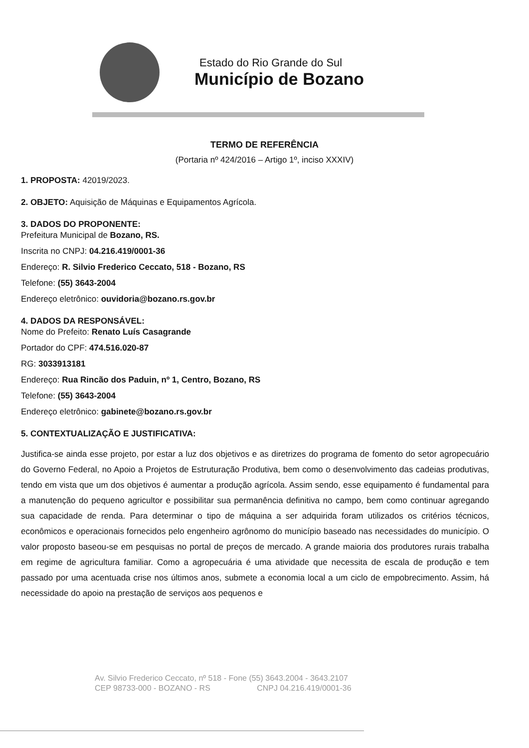Estado do Rio Grande do Sul
Município de Bozano
TERMO DE REFERÊNCIA
(Portaria nº 424/2016 – Artigo 1º, inciso XXXIV)
1. PROPOSTA: 42019/2023.
2. OBJETO: Aquisição de Máquinas e Equipamentos Agrícola.
3. DADOS DO PROPONENTE:
Prefeitura Municipal de Bozano, RS.
Inscrita no CNPJ: 04.216.419/0001-36
Endereço: R. Silvio Frederico Ceccato, 518 - Bozano, RS
Telefone: (55) 3643-2004
Endereço eletrônico: ouvidoria@bozano.rs.gov.br
4. DADOS DA RESPONSÁVEL:
Nome do Prefeito: Renato Luís Casagrande
Portador do CPF: 474.516.020-87
RG: 3033913181
Endereço: Rua Rincão dos Paduin, nº 1, Centro, Bozano, RS
Telefone: (55) 3643-2004
Endereço eletrônico: gabinete@bozano.rs.gov.br
5. CONTEXTUALIZAÇÃO E JUSTIFICATIVA:
Justifica-se ainda esse projeto, por estar a luz dos objetivos e as diretrizes do programa de fomento do setor agropecuário do Governo Federal, no Apoio a Projetos de Estruturação Produtiva, bem como o desenvolvimento das cadeias produtivas, tendo em vista que um dos objetivos é aumentar a produção agrícola. Assim sendo, esse equipamento é fundamental para a manutenção do pequeno agricultor e possibilitar sua permanência definitiva no campo, bem como continuar agregando sua capacidade de renda. Para determinar o tipo de máquina a ser adquirida foram utilizados os critérios técnicos, econômicos e operacionais fornecidos pelo engenheiro agrônomo do município baseado nas necessidades do município. O valor proposto baseou-se em pesquisas no portal de preços de mercado. A grande maioria dos produtores rurais trabalha em regime de agricultura familiar. Como a agropecuária é uma atividade que necessita de escala de produção e tem passado por uma acentuada crise nos últimos anos, submete a economia local a um ciclo de empobrecimento. Assim, há necessidade do apoio na prestação de serviços aos pequenos e
Av. Silvio Frederico Ceccato, nº 518 - Fone (55) 3643.2004 - 3643.2107
CEP 98733-000 - BOZANO - RS CNPJ 04.216.419/0001-36